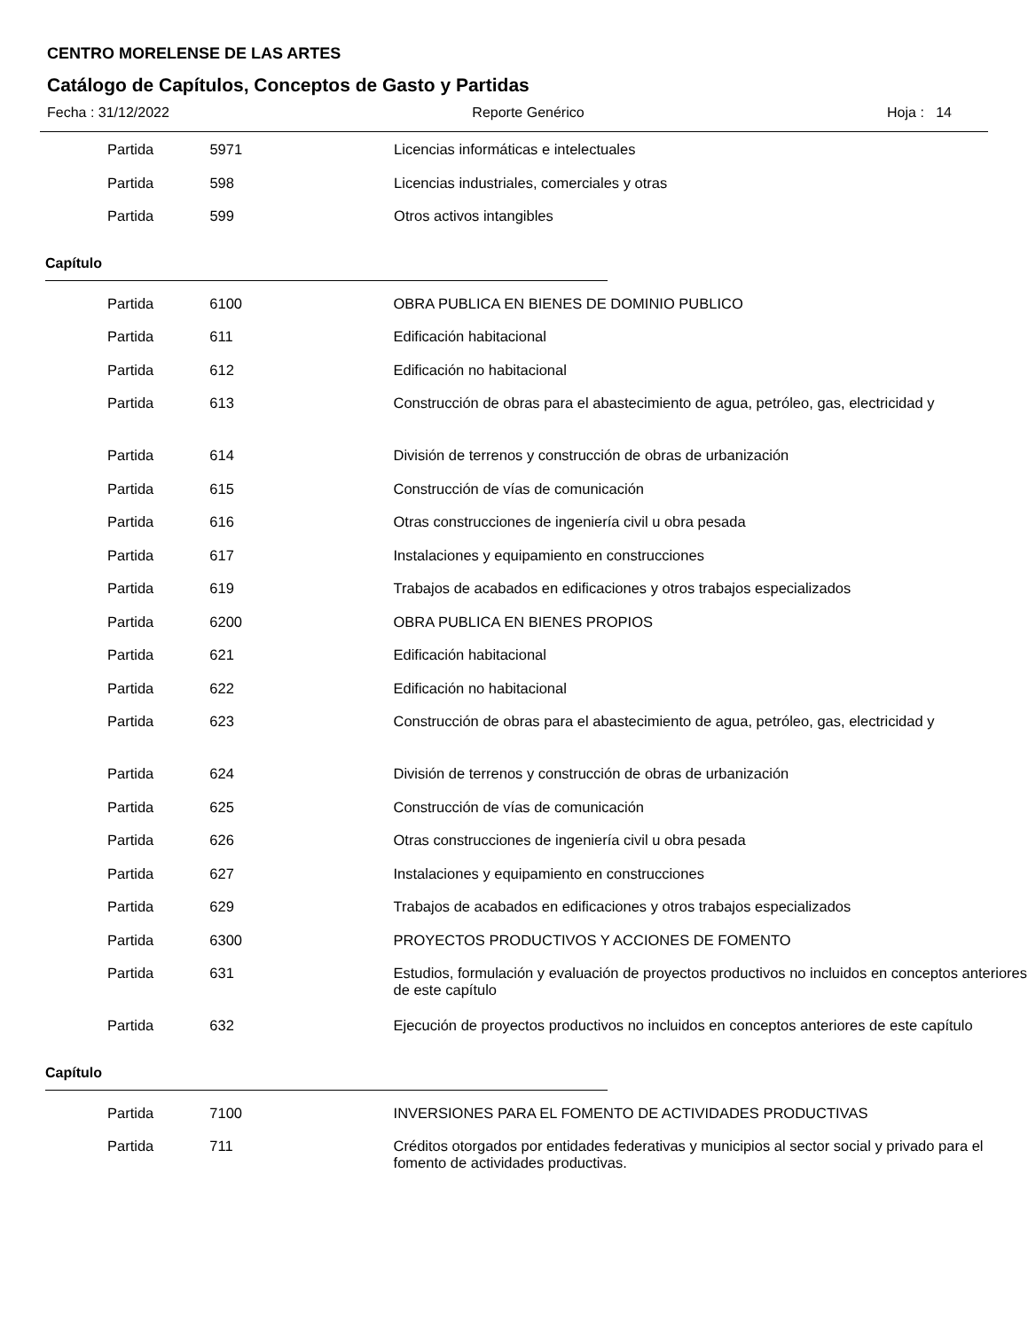CENTRO MORELENSE DE LAS ARTES
Catálogo de Capítulos, Conceptos de Gasto y Partidas
Fecha : 31/12/2022 Reporte Genérico Hoja : 14
| Partida | 5971 | Licencias informáticas e intelectuales |
| Partida | 598 | Licencias industriales, comerciales y otras |
| Partida | 599 | Otros activos intangibles |
Capítulo
| Partida | 6100 | OBRA PUBLICA EN BIENES DE DOMINIO PUBLICO |
| Partida | 611 | Edificación habitacional |
| Partida | 612 | Edificación no habitacional |
| Partida | 613 | Construcción de obras para el abastecimiento de agua, petróleo, gas, electricidad y |
| Partida | 614 | División de terrenos y construcción de obras de urbanización |
| Partida | 615 | Construcción de vías de comunicación |
| Partida | 616 | Otras construcciones de ingeniería civil u obra pesada |
| Partida | 617 | Instalaciones y equipamiento en construcciones |
| Partida | 619 | Trabajos de acabados en edificaciones y otros trabajos especializados |
| Partida | 6200 | OBRA PUBLICA EN BIENES PROPIOS |
| Partida | 621 | Edificación habitacional |
| Partida | 622 | Edificación no habitacional |
| Partida | 623 | Construcción de obras para el abastecimiento de agua, petróleo, gas, electricidad y |
| Partida | 624 | División de terrenos y construcción de obras de urbanización |
| Partida | 625 | Construcción de vías de comunicación |
| Partida | 626 | Otras construcciones de ingeniería civil u obra pesada |
| Partida | 627 | Instalaciones y equipamiento en construcciones |
| Partida | 629 | Trabajos de acabados en edificaciones y otros trabajos especializados |
| Partida | 6300 | PROYECTOS PRODUCTIVOS Y ACCIONES DE FOMENTO |
| Partida | 631 | Estudios, formulación y evaluación de proyectos productivos no incluidos en conceptos anteriores de este capítulo |
| Partida | 632 | Ejecución de proyectos productivos no incluidos en conceptos anteriores de este capítulo |
Capítulo
| Partida | 7100 | INVERSIONES PARA EL FOMENTO DE ACTIVIDADES PRODUCTIVAS |
| Partida | 711 | Créditos otorgados por entidades federativas y municipios al sector social y privado para el fomento de actividades productivas. |